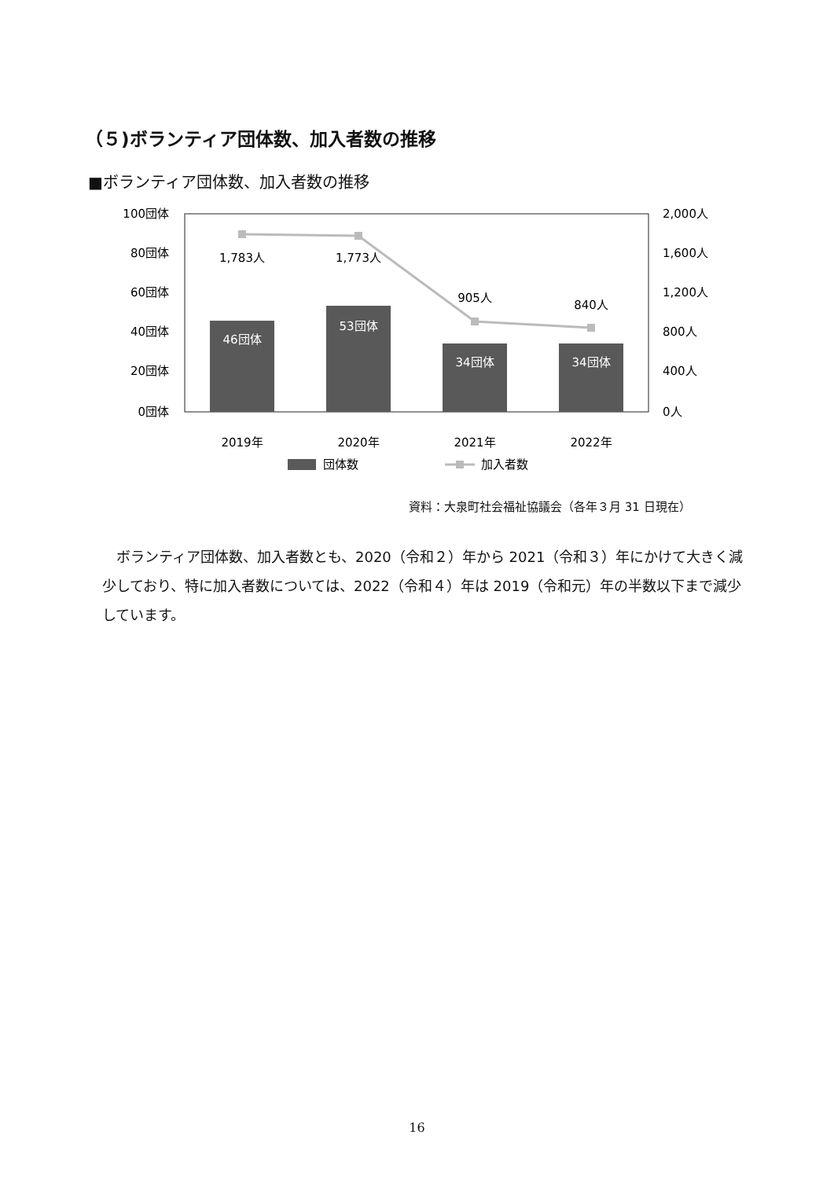（５)ボランティア団体数、加入者数の推移
■ボランティア団体数、加入者数の推移
100団体
80団体
60団体
40団体
20団体
0団体
2,000人
1,600人
1,200人
800人
400人
0人
1,783人
1,773人
905人
840人
46団体
53団体
34団体
34団体
2019年
2020年
2021年
2022年
団体数
加入者数
資料：大泉町社会福祉協議会（各年３月 31 日現在）
ボランティア団体数、加入者数とも、2020（令和２）年から 2021（令和３）年にかけて大きく減少しており、特に加入者数については、2022（令和４）年は 2019（令和元）年の半数以下まで減少しています。
16